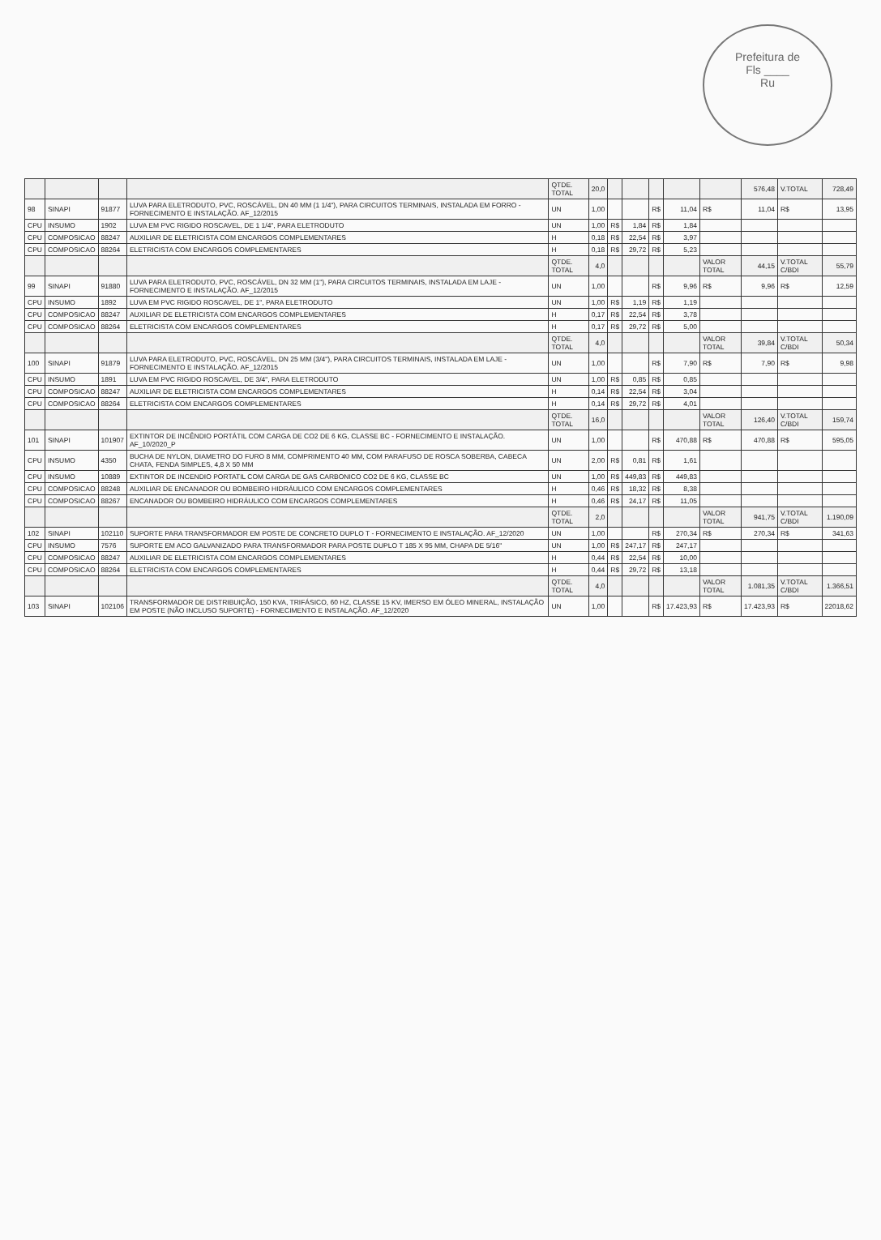Prefeitura de
Fls ____
Ru
| | | | | QTDE. TOTAL | 20,0 | | | | | | 576,48 | V.TOTAL | 728,49 |
| 98 | SINAPI | 91877 | LUVA PARA ELETRODUTO, PVC, ROSCÁVEL, DN 40 MM (1 1/4"), PARA CIRCUITOS TERMINAIS, INSTALADA EM FORRO - FORNECIMENTO E INSTALAÇÃO. AF_12/2015 | UN | 1,00 | | | R$ | 11,04 | R$ | 11,04 | R$ | 13,95 |
| CPU | INSUMO | 1902 | LUVA EM PVC RIGIDO ROSCAVEL, DE 1 1/4", PARA ELETRODUTO | UN | 1,00 | R$ | 1,84 | R$ | 1,84 | | | | |
| CPU | COMPOSICAO | 88247 | AUXILIAR DE ELETRICISTA COM ENCARGOS COMPLEMENTARES | H | 0,18 | R$ | 22,54 | R$ | 3,97 | | | | |
| CPU | COMPOSICAO | 88264 | ELETRICISTA COM ENCARGOS COMPLEMENTARES | H | 0,18 | R$ | 29,72 | R$ | 5,23 | | | | |
| | | | | QTDE. TOTAL | 4,0 | | | | | VALOR TOTAL | 44,15 | V.TOTAL C/BDI | 55,79 |
| 99 | SINAPI | 91880 | LUVA PARA ELETRODUTO, PVC, ROSCÁVEL, DN 32 MM (1"), PARA CIRCUITOS TERMINAIS, INSTALADA EM LAJE - FORNECIMENTO E INSTALAÇÃO. AF_12/2015 | UN | 1,00 | | | R$ | 9,96 | R$ | 9,96 | R$ | 12,59 |
| CPU | INSUMO | 1892 | LUVA EM PVC RIGIDO ROSCAVEL, DE 1", PARA ELETRODUTO | UN | 1,00 | R$ | 1,19 | R$ | 1,19 | | | | |
| CPU | COMPOSICAO | 88247 | AUXILIAR DE ELETRICISTA COM ENCARGOS COMPLEMENTARES | H | 0,17 | R$ | 22,54 | R$ | 3,78 | | | | |
| CPU | COMPOSICAO | 88264 | ELETRICISTA COM ENCARGOS COMPLEMENTARES | H | 0,17 | R$ | 29,72 | R$ | 5,00 | | | | |
| | | | | QTDE. TOTAL | 4,0 | | | | | VALOR TOTAL | 39,84 | V.TOTAL C/BDI | 50,34 |
| 100 | SINAPI | 91879 | LUVA PARA ELETRODUTO, PVC, ROSCÁVEL, DN 25 MM (3/4"), PARA CIRCUITOS TERMINAIS, INSTALADA EM LAJE - FORNECIMENTO E INSTALAÇÃO. AF_12/2015 | UN | 1,00 | | | R$ | 7,90 | R$ | 7,90 | R$ | 9,98 |
| CPU | INSUMO | 1891 | LUVA EM PVC RIGIDO ROSCAVEL, DE 3/4", PARA ELETRODUTO | UN | 1,00 | R$ | 0,85 | R$ | 0,85 | | | | |
| CPU | COMPOSICAO | 88247 | AUXILIAR DE ELETRICISTA COM ENCARGOS COMPLEMENTARES | H | 0,14 | R$ | 22,54 | R$ | 3,04 | | | | |
| CPU | COMPOSICAO | 88264 | ELETRICISTA COM ENCARGOS COMPLEMENTARES | H | 0,14 | R$ | 29,72 | R$ | 4,01 | | | | |
| | | | | QTDE. TOTAL | 16,0 | | | | | VALOR TOTAL | 126,40 | V.TOTAL C/BDI | 159,74 |
| 101 | SINAPI | 101907 | EXTINTOR DE INCÊNDIO PORTÁTIL COM CARGA DE CO2 DE 6 KG, CLASSE BC - FORNECIMENTO E INSTALAÇÃO. AF_10/2020_P | UN | 1,00 | | | R$ | 470,88 | R$ | 470,88 | R$ | 595,05 |
| CPU | INSUMO | 4350 | BUCHA DE NYLON, DIAMETRO DO FURO 8 MM, COMPRIMENTO 40 MM, COM PARAFUSO DE ROSCA SOBERBA, CABECA CHATA, FENDA SIMPLES, 4,8 X 50 MM | UN | 2,00 | R$ | 0,81 | R$ | 1,61 | | | | |
| CPU | INSUMO | 10889 | EXTINTOR DE INCENDIO PORTATIL COM CARGA DE GAS CARBONICO CO2 DE 6 KG, CLASSE BC | UN | 1,00 | R$ | 449,83 | R$ | 449,83 | | | | |
| CPU | COMPOSICAO | 88248 | AUXILIAR DE ENCANADOR OU BOMBEIRO HIDRÁULICO COM ENCARGOS COMPLEMENTARES | H | 0,46 | R$ | 18,32 | R$ | 8,38 | | | | |
| CPU | COMPOSICAO | 88267 | ENCANADOR OU BOMBEIRO HIDRÁULICO COM ENCARGOS COMPLEMENTARES | H | 0,46 | R$ | 24,17 | R$ | 11,05 | | | | |
| | | | | QTDE. TOTAL | 2,0 | | | | | VALOR TOTAL | 941,75 | V.TOTAL C/BDI | 1.190,09 |
| 102 | SINAPI | 102110 | SUPORTE PARA TRANSFORMADOR EM POSTE DE CONCRETO DUPLO T - FORNECIMENTO E INSTALAÇÃO. AF_12/2020 | UN | 1,00 | | | R$ | 270,34 | R$ | 270,34 | R$ | 341,63 |
| CPU | INSUMO | 7576 | SUPORTE EM ACO GALVANIZADO PARA TRANSFORMADOR PARA POSTE DUPLO T 185 X 95 MM, CHAPA DE 5/16" | UN | 1,00 | R$ | 247,17 | R$ | 247,17 | | | | |
| CPU | COMPOSICAO | 88247 | AUXILIAR DE ELETRICISTA COM ENCARGOS COMPLEMENTARES | H | 0,44 | R$ | 22,54 | R$ | 10,00 | | | | |
| CPU | COMPOSICAO | 88264 | ELETRICISTA COM ENCARGOS COMPLEMENTARES | H | 0,44 | R$ | 29,72 | R$ | 13,18 | | | | |
| | | | | QTDE. TOTAL | 4,0 | | | | | VALOR TOTAL | 1.081,35 | V.TOTAL C/BDI | 1.366,51 |
| 103 | SINAPI | 102106 | TRANSFORMADOR DE DISTRIBUIÇÃO, 150 KVA, TRIFÁSICO, 60 HZ, CLASSE 15 KV, IMERSO EM ÓLEO MINERAL, INSTALAÇÃO EM POSTE (NÃO INCLUSO SUPORTE) - FORNECIMENTO E INSTALAÇÃO. AF_12/2020 | UN | 1,00 | | | R$ | 17.423,93 | R$ | 17.423,93 | R$ | 22018,62 |